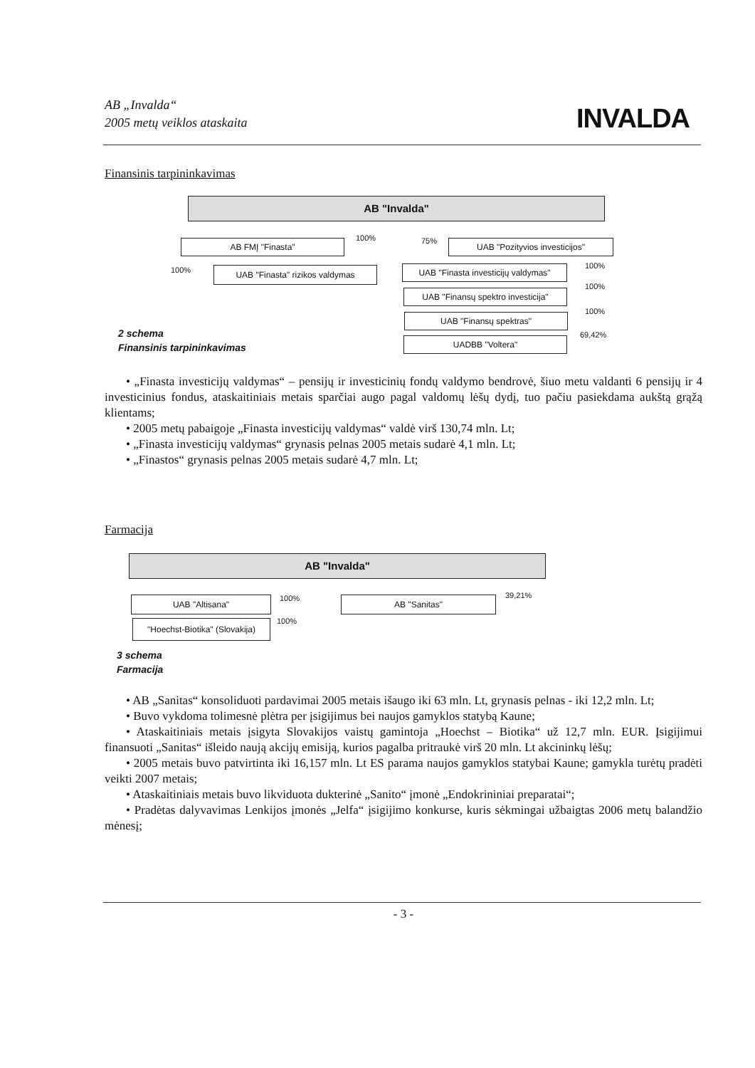AB „Invalda“
2005 metų veiklos ataskaita
INVALDA
Finansinis tarpininkavimas
AB "Invalda"
AB FMĮ "Finasta" 100% 75% UAB "Pozityvios investicijos"
100% UAB "Finasta" rizikos valdymas
UAB "Finasta investicijų valdymas"
100%
UAB "Finansų spektro investicija"
100%
UAB "Finansų spektras"
100%
UADBB "Voltera"
69,42%
2 schema
Finansinis tarpininkavimas
• „Finasta investicijų valdymas“ – pensijų ir investicinių fondų valdymo bendrovė, šiuo metu valdanti 6 pensijų ir 4 investicinius fondus, ataskaitiniais metais sparčiai augo pagal valdomų lėšų dydį, tuo pačiu pasiekdama aukštą grąžą klientams;
• 2005 metų pabaigoje „Finasta investicijų valdymas“ valdė virš 130,74 mln. Lt;
• „Finasta investicijų valdymas“ grynasis pelnas 2005 metais sudarė 4,1 mln. Lt;
• „Finastos“ grynasis pelnas 2005 metais sudarė 4,7 mln. Lt;
Farmacija
AB "Invalda"
UAB "Altisana" 100% AB "Sanitas" 39,21%
"Hoechst-Biotika" (Slovakija)
100%
3 schema
Farmacija
• AB „Sanitas“ konsoliduoti pardavimai 2005 metais išaugo iki 63 mln. Lt, grynasis pelnas - iki 12,2 mln. Lt;
• Buvo vykdoma tolimesnė plėtra per įsigijimus bei naujos gamyklos statybą Kaune;
• Ataskaitiniais metais įsigyta Slovakijos vaistų gamintoja „Hoechst – Biotika“ už 12,7 mln. EUR. Įsigijimui finansuoti „Sanitas“ išleido naują akcijų emisiją, kurios pagalba pritraukė virš 20 mln. Lt akcininkų lėšų;
• 2005 metais buvo patvirtinta iki 16,157 mln. Lt ES parama naujos gamyklos statybai Kaune; gamykla turėtų pradėti veikti 2007 metais;
• Ataskaitiniais metais buvo likviduota dukterinė „Sanito“ įmonė „Endokrininiai preparatai“;
• Pradėtas dalyvavimas Lenkijos įmonės „Jelfa“ įsigijimo konkurse, kuris sėkmingai užbaigtas 2006 metų balandžio mėnesį;
- 3 -